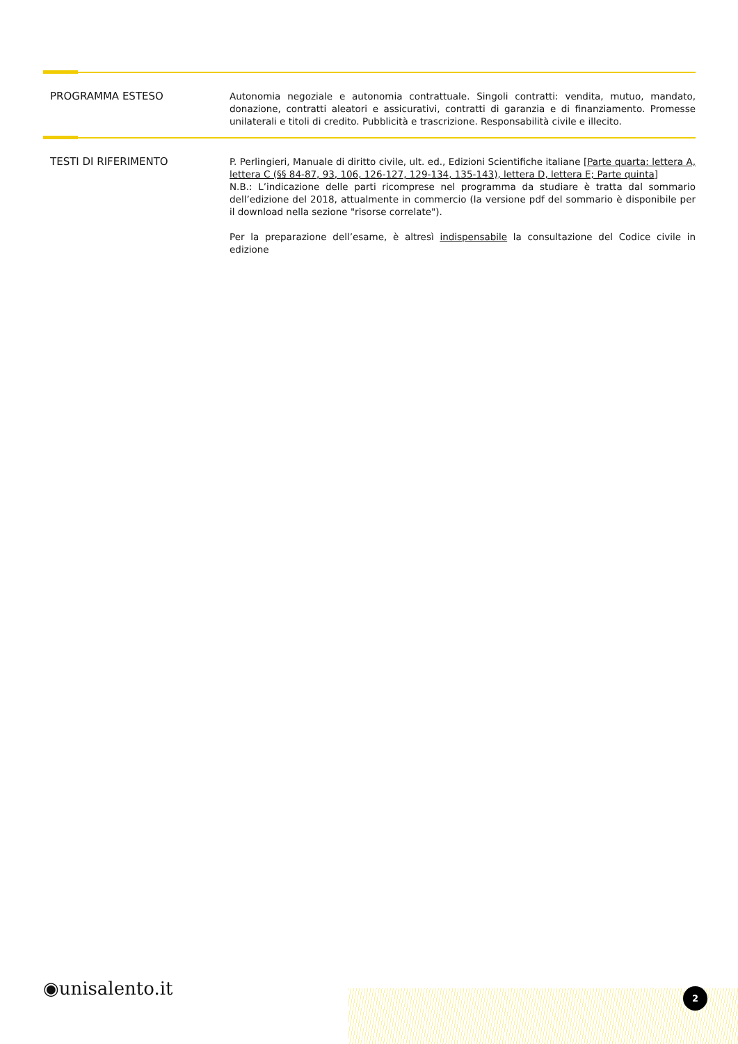PROGRAMMA ESTESO
Autonomia negoziale e autonomia contrattuale. Singoli contratti: vendita, mutuo, mandato, donazione, contratti aleatori e assicurativi, contratti di garanzia e di finanziamento. Promesse unilaterali e titoli di credito. Pubblicità e trascrizione. Responsabilità civile e illecito.
TESTI DI RIFERIMENTO
P. Perlingieri, Manuale di diritto civile, ult. ed., Edizioni Scientifiche italiane [Parte quarta: lettera A, lettera C (§§ 84-87, 93, 106, 126-127, 129-134, 135-143), lettera D, lettera E; Parte quinta]
N.B.: L’indicazione delle parti ricomprese nel programma da studiare è tratta dal sommario dell’edizione del 2018, attualmente in commercio (la versione pdf del sommario è disponibile per il download nella sezione "risorse correlate").
Per la preparazione dell’esame, è altresì indispensabile la consultazione del Codice civile in edizione
◉unisalento.it 2